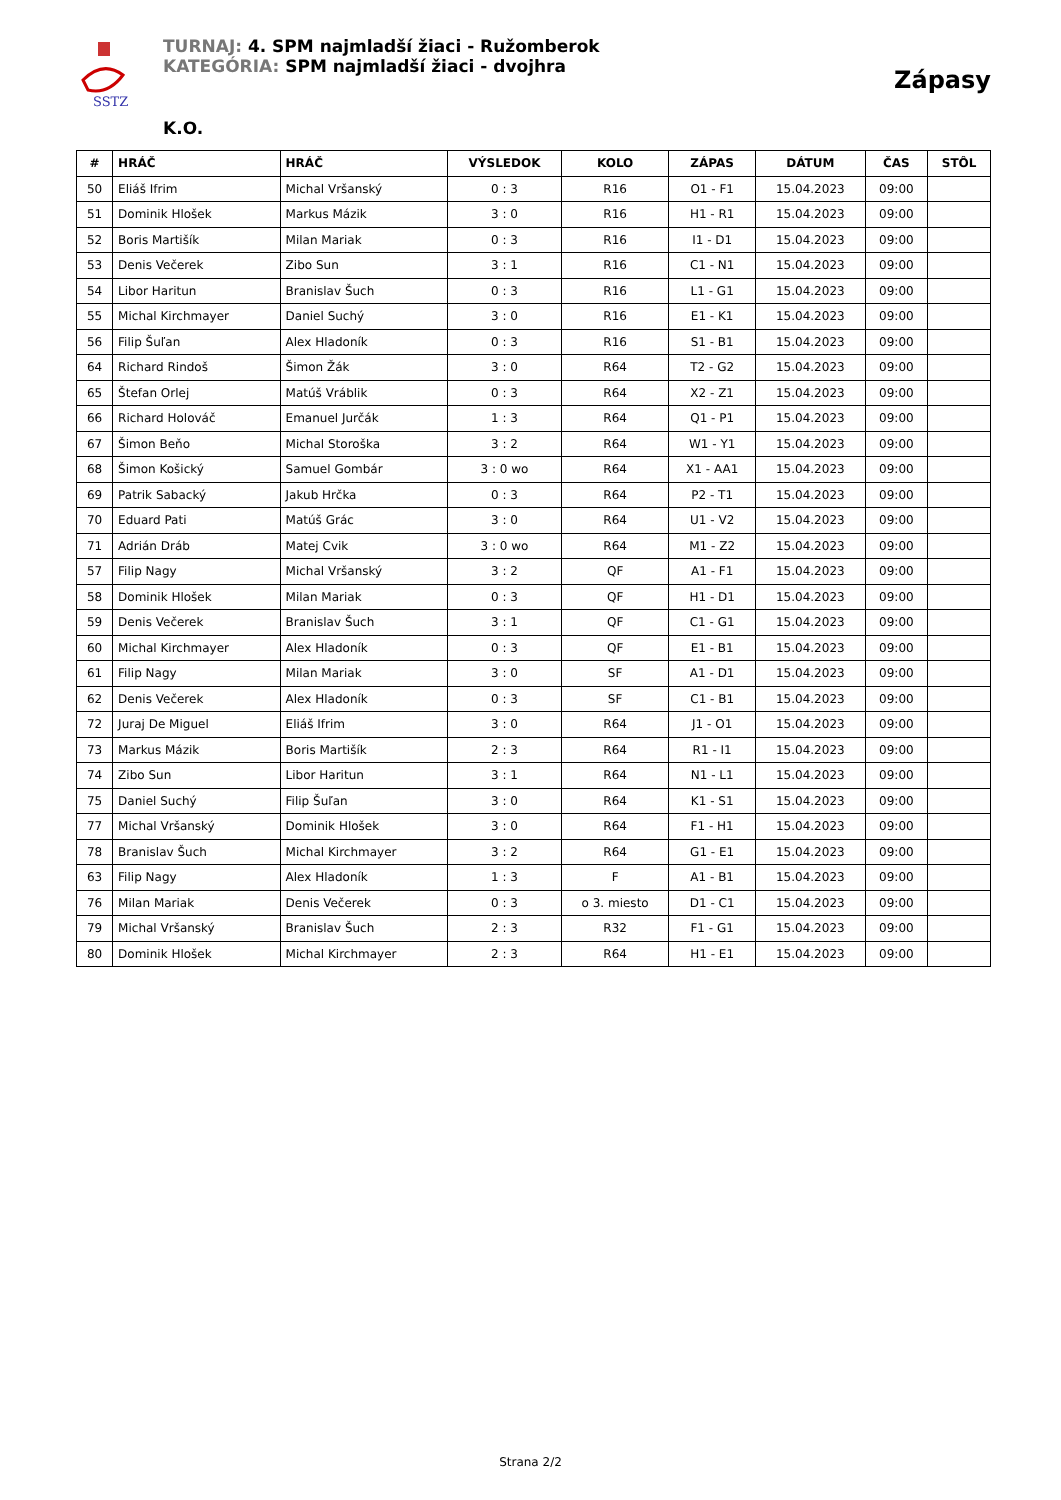SSTZ
TURNAJ: 4. SPM najmladší žiaci - Ružomberok
KATEGÓRIA: SPM najmladší žiaci - dvojhra
Zápasy
K.O.
| # | HRÁČ | HRÁČ | VÝSLEDOK | KOLO | ZÁPAS | DÁTUM | ČAS | STÔL |
| --- | --- | --- | --- | --- | --- | --- | --- | --- |
| 50 | Eliáš Ifrim | Michal Vršanský | 0 : 3 | R16 | O1 - F1 | 15.04.2023 | 09:00 | |
| 51 | Dominik Hlošek | Markus Mázik | 3 : 0 | R16 | H1 - R1 | 15.04.2023 | 09:00 | |
| 52 | Boris Martišík | Milan Mariak | 0 : 3 | R16 | I1 - D1 | 15.04.2023 | 09:00 | |
| 53 | Denis Večerek | Zibo Sun | 3 : 1 | R16 | C1 - N1 | 15.04.2023 | 09:00 | |
| 54 | Libor Haritun | Branislav Šuch | 0 : 3 | R16 | L1 - G1 | 15.04.2023 | 09:00 | |
| 55 | Michal Kirchmayer | Daniel Suchý | 3 : 0 | R16 | E1 - K1 | 15.04.2023 | 09:00 | |
| 56 | Filip Šuľan | Alex Hladoník | 0 : 3 | R16 | S1 - B1 | 15.04.2023 | 09:00 | |
| 64 | Richard Rindoš | Šimon Žák | 3 : 0 | R64 | T2 - G2 | 15.04.2023 | 09:00 | |
| 65 | Štefan Orlej | Matúš Vráblik | 0 : 3 | R64 | X2 - Z1 | 15.04.2023 | 09:00 | |
| 66 | Richard Holováč | Emanuel Jurčák | 1 : 3 | R64 | Q1 - P1 | 15.04.2023 | 09:00 | |
| 67 | Šimon Beňo | Michal Storoška | 3 : 2 | R64 | W1 - Y1 | 15.04.2023 | 09:00 | |
| 68 | Šimon Košický | Samuel Gombár | 3 : 0 wo | R64 | X1 - AA1 | 15.04.2023 | 09:00 | |
| 69 | Patrik Sabacký | Jakub Hrčka | 0 : 3 | R64 | P2 - T1 | 15.04.2023 | 09:00 | |
| 70 | Eduard Pati | Matúš Grác | 3 : 0 | R64 | U1 - V2 | 15.04.2023 | 09:00 | |
| 71 | Adrián Dráb | Matej Cvik | 3 : 0 wo | R64 | M1 - Z2 | 15.04.2023 | 09:00 | |
| 57 | Filip Nagy | Michal Vršanský | 3 : 2 | QF | A1 - F1 | 15.04.2023 | 09:00 | |
| 58 | Dominik Hlošek | Milan Mariak | 0 : 3 | QF | H1 - D1 | 15.04.2023 | 09:00 | |
| 59 | Denis Večerek | Branislav Šuch | 3 : 1 | QF | C1 - G1 | 15.04.2023 | 09:00 | |
| 60 | Michal Kirchmayer | Alex Hladoník | 0 : 3 | QF | E1 - B1 | 15.04.2023 | 09:00 | |
| 61 | Filip Nagy | Milan Mariak | 3 : 0 | SF | A1 - D1 | 15.04.2023 | 09:00 | |
| 62 | Denis Večerek | Alex Hladoník | 0 : 3 | SF | C1 - B1 | 15.04.2023 | 09:00 | |
| 72 | Juraj De Miguel | Eliáš Ifrim | 3 : 0 | R64 | J1 - O1 | 15.04.2023 | 09:00 | |
| 73 | Markus Mázik | Boris Martišík | 2 : 3 | R64 | R1 - I1 | 15.04.2023 | 09:00 | |
| 74 | Zibo Sun | Libor Haritun | 3 : 1 | R64 | N1 - L1 | 15.04.2023 | 09:00 | |
| 75 | Daniel Suchý | Filip Šuľan | 3 : 0 | R64 | K1 - S1 | 15.04.2023 | 09:00 | |
| 77 | Michal Vršanský | Dominik Hlošek | 3 : 0 | R64 | F1 - H1 | 15.04.2023 | 09:00 | |
| 78 | Branislav Šuch | Michal Kirchmayer | 3 : 2 | R64 | G1 - E1 | 15.04.2023 | 09:00 | |
| 63 | Filip Nagy | Alex Hladoník | 1 : 3 | F | A1 - B1 | 15.04.2023 | 09:00 | |
| 76 | Milan Mariak | Denis Večerek | 0 : 3 | o 3. miesto | D1 - C1 | 15.04.2023 | 09:00 | |
| 79 | Michal Vršanský | Branislav Šuch | 2 : 3 | R32 | F1 - G1 | 15.04.2023 | 09:00 | |
| 80 | Dominik Hlošek | Michal Kirchmayer | 2 : 3 | R64 | H1 - E1 | 15.04.2023 | 09:00 | |
Strana 2/2